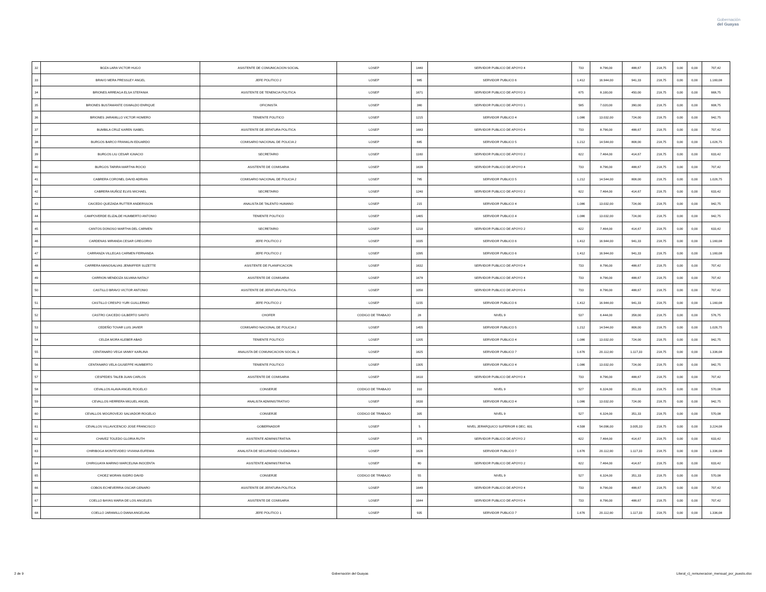Gobernación
del Guayas
| 32 | BOZA LARA VICTOR HUGO | ASISTENTE DE COMUNICACION SOCIAL | LOSEP | 1440 | SERVIDOR PUBLICO DE APOYO 4 | 733 | 8.796,00 | 488,67 | 218,75 | 0,00 | 0,00 | 707,42 |
| 33 | BRAVO MERA PRESSLEY ANGEL | JEFE POLITICO 2 | LOSEP | 985 | SERVIDOR PUBLICO 6 | 1.412 | 16.944,00 | 941,33 | 218,75 | 0,00 | 0,00 | 1.160,08 |
| 34 | BRIONES ARREAGA ELSA STEFANIA | ASISTENTE DE TENENCIA POLITICA | LOSEP | 1671 | SERVIDOR PUBLICO DE APOYO 3 | 675 | 8.100,00 | 450,00 | 218,75 | 0,00 | 0,00 | 668,75 |
| 35 | BRIONES BUSTAMANTE OSWALDO ENRIQUE | OFICINISTA | LOSEP | 380 | SERVIDOR PUBLICO DE APOYO 1 | 585 | 7.020,00 | 390,00 | 218,75 | 0,00 | 0,00 | 608,75 |
| 36 | BRIONES JARAMILLO VICTOR HOMERO | TENIENTE POLITICO | LOSEP | 1215 | SERVIDOR PUBLICO 4 | 1.086 | 13.032,00 | 724,00 | 218,75 | 0,00 | 0,00 | 942,75 |
| 37 | BUMBILA CRUZ KAREN ISABEL | ASISTENTE DE JEFATURA POLITICA | LOSEP | 1683 | SERVIDOR PUBLICO DE APOYO 4 | 733 | 8.796,00 | 488,67 | 218,75 | 0,00 | 0,00 | 707,42 |
| 38 | BURGOS BARCO FRANKLIN EDUARDO | COMISARIO NACIONAL DE POLICIA 2 | LOSEP | 685 | SERVIDOR PUBLICO 5 | 1.212 | 14.544,00 | 808,00 | 218,75 | 0,00 | 0,00 | 1.026,75 |
| 39 | BURGOS LIU CESAR IGNACIO | SECRETARIO | LOSEP | 1160 | SERVIDOR PUBLICO DE APOYO 2 | 622 | 7.464,00 | 414,67 | 218,75 | 0,00 | 0,00 | 633,42 |
| 40 | BURGOS TARIRA MARTHA ROCIO | ASISTENTE DE COMISARIA | LOSEP | 1639 | SERVIDOR PUBLICO DE APOYO 4 | 733 | 8.796,00 | 488,67 | 218,75 | 0,00 | 0,00 | 707,42 |
| 41 | CABRERA CORONEL DAVID ADRIAN | COMISARIO NACIONAL DE POLICIA 2 | LOSEP | 785 | SERVIDOR PUBLICO 5 | 1.212 | 14.544,00 | 808,00 | 218,75 | 0,00 | 0,00 | 1.026,75 |
| 42 | CABRERA MUÑOZ ELVIS MICHAEL | SECRETARIO | LOSEP | 1240 | SERVIDOR PUBLICO DE APOYO 2 | 622 | 7.464,00 | 414,67 | 218,75 | 0,00 | 0,00 | 633,42 |
| 43 | CAICEDO QUEZADA RUTTER ANDERSSON | ANALISTA DE TALENTO HUMANO | LOSEP | 215 | SERVIDOR PUBLICO 4 | 1.086 | 13.032,00 | 724,00 | 218,75 | 0,00 | 0,00 | 942,75 |
| 44 | CAMPOVERDE ELIZALDE HUMBERTO ANTONIO | TENIENTE POLITICO | LOSEP | 1465 | SERVIDOR PUBLICO 4 | 1.086 | 13.032,00 | 724,00 | 218,75 | 0,00 | 0,00 | 942,75 |
| 45 | CANTOS DONOSO MARTHA DEL CARMEN | SECRETARIO | LOSEP | 1210 | SERVIDOR PUBLICO DE APOYO 2 | 622 | 7.464,00 | 414,67 | 218,75 | 0,00 | 0,00 | 633,42 |
| 46 | CARDENAS MIRANDA CESAR GREGORIO | JEFE POLITICO 2 | LOSEP | 1035 | SERVIDOR PUBLICO 6 | 1.412 | 16.944,00 | 941,33 | 218,75 | 0,00 | 0,00 | 1.160,08 |
| 47 | CARRANZA VILLEGAS CARMEN FERNANDA | JEFE POLITICO 2 | LOSEP | 1095 | SERVIDOR PUBLICO 6 | 1.412 | 16.944,00 | 941,33 | 218,75 | 0,00 | 0,00 | 1.160,08 |
| 48 | CARRERA MANOSALVAS JENNIFFER SUZETTE | ASISTENTE DE PLANIFICACION | LOSEP | 1632 | SERVIDOR PUBLICO DE APOYO 4 | 733 | 8.796,00 | 488,67 | 218,75 | 0,00 | 0,00 | 707,42 |
| 49 | CARRION MENDOZA SILVANA NATALY | ASISTENTE DE COMISARIA | LOSEP | 1678 | SERVIDOR PUBLICO DE APOYO 4 | 733 | 8.796,00 | 488,67 | 218,75 | 0,00 | 0,00 | 707,42 |
| 50 | CASTILLO BRAVO VICTOR ANTONIO | ASISTENTE DE JEFATURA POLITICA | LOSEP | 1050 | SERVIDOR PUBLICO DE APOYO 4 | 733 | 8.796,00 | 488,67 | 218,75 | 0,00 | 0,00 | 707,42 |
| 51 | CASTILLO CRESPO YURI GUILLERMO | JEFE POLITICO 2 | LOSEP | 1155 | SERVIDOR PUBLICO 6 | 1.412 | 16.944,00 | 941,33 | 218,75 | 0,00 | 0,00 | 1.160,08 |
| 52 | CASTRO CAICEDO GILBERTO SANTO | CHOFER | CODIGO DE TRABAJO | 28 | NIVEL 9 | 537 | 6.444,00 | 358,00 | 218,75 | 0,00 | 0,00 | 576,75 |
| 53 | CEDEÑO TOVAR LUIS JAVIER | COMISARIO NACIONAL DE POLICIA 2 | LOSEP | 1455 | SERVIDOR PUBLICO 5 | 1.212 | 14.544,00 | 808,00 | 218,75 | 0,00 | 0,00 | 1.026,75 |
| 54 | CELDA MORA KLEBER ABAD | TENIENTE POLITICO | LOSEP | 1205 | SERVIDOR PUBLICO 4 | 1.086 | 13.032,00 | 724,00 | 218,75 | 0,00 | 0,00 | 942,75 |
| 55 | CENTANARO VEGA VANNY KARLINA | ANALISTA DE COMUNICACION SOCIAL 3 | LOSEP | 1625 | SERVIDOR PUBLICO 7 | 1.676 | 20.112,00 | 1.117,33 | 218,75 | 0,00 | 0,00 | 1.336,08 |
| 56 | CENTANARO VELA GIUSEPPE HUMBERTO | TENIENTE POLITICO | LOSEP | 1305 | SERVIDOR PUBLICO 4 | 1.086 | 13.032,00 | 724,00 | 218,75 | 0,00 | 0,00 | 942,75 |
| 57 | CESPEDES TALEB JUAN CARLOS | ASISTENTE DE COMISARIA | LOSEP | 1610 | SERVIDOR PUBLICO DE APOYO 4 | 733 | 8.796,00 | 488,67 | 218,75 | 0,00 | 0,00 | 707,42 |
| 58 | CEVALLOS ALAVA ANGEL ROGELIO | CONSERJE | CODIGO DE TRABAJO | 310 | NIVEL 9 | 527 | 6.324,00 | 351,33 | 218,75 | 0,00 | 0,00 | 570,08 |
| 59 | CEVALLOS HERRERA MIGUEL ANGEL | ANALISTA ADMINISTRATIVO | LOSEP | 1630 | SERVIDOR PUBLICO 4 | 1.086 | 13.032,00 | 724,00 | 218,75 | 0,00 | 0,00 | 942,75 |
| 60 | CEVALLOS MOGROVEJO SALVADOR ROGELIO | CONSERJE | CODIGO DE TRABAJO | 305 | NIVEL 9 | 527 | 6.324,00 | 351,33 | 218,75 | 0,00 | 0,00 | 570,08 |
| 61 | CEVALLOS VILLAVICENCIO JOSE FRANCISCO | GOBERNADOR | LOSEP | 5 | NIVEL JERARQUICO SUPERIOR 6 DEC. 601 | 4.508 | 54.096,00 | 3.005,33 | 218,75 | 0,00 | 0,00 | 3.224,08 |
| 62 | CHAVEZ TOLEDO GLORIA RUTH | ASISTENTE ADMINISTRATIVA | LOSEP | 375 | SERVIDOR PUBLICO DE APOYO 2 | 622 | 7.464,00 | 414,67 | 218,75 | 0,00 | 0,00 | 633,42 |
| 63 | CHIRIBOGA MONTEVIDEO VIVIANA EUFEMIA | ANALISTA DE SEGURIDAD CIUDADANA 3 | LOSEP | 1626 | SERVIDOR PUBLICO 7 | 1.676 | 20.112,00 | 1.117,33 | 218,75 | 0,00 | 0,00 | 1.336,08 |
| 64 | CHIRIGUAYA MARINO MARCELINA INOCENTA | ASISTENTE ADMINISTRATIVA | LOSEP | 80 | SERVIDOR PUBLICO DE APOYO 2 | 622 | 7.464,00 | 414,67 | 218,75 | 0,00 | 0,00 | 633,42 |
| 65 | CHOEZ MORAN ISIDRO DAVID | CONSERJE | CODIGO DE TRABAJO | 55 | NIVEL 9 | 527 | 6.324,00 | 351,33 | 218,75 | 0,00 | 0,00 | 570,08 |
| 66 | COBOS ECHEVERRIA OSCAR GENARO | ASISTENTE DE JEFATURA POLITICA | LOSEP | 1649 | SERVIDOR PUBLICO DE APOYO 4 | 733 | 8.796,00 | 488,67 | 218,75 | 0,00 | 0,00 | 707,42 |
| 67 | COELLO BAYAS MARIA DE LOS ANGELES | ASISTENTE DE COMISARIA | LOSEP | 1644 | SERVIDOR PUBLICO DE APOYO 4 | 733 | 8.796,00 | 488,67 | 218,75 | 0,00 | 0,00 | 707,42 |
| 68 | COELLO JARAMILLO DIANA ANGELINA | JEFE POLITICO 1 | LOSEP | 935 | SERVIDOR PUBLICO 7 | 1.676 | 20.112,00 | 1.117,33 | 218,75 | 0,00 | 0,00 | 1.336,08 |
2 de 9 Gobernación del Guayas Literal_c)_remuneracion_mensual_por_puesto.xlsx